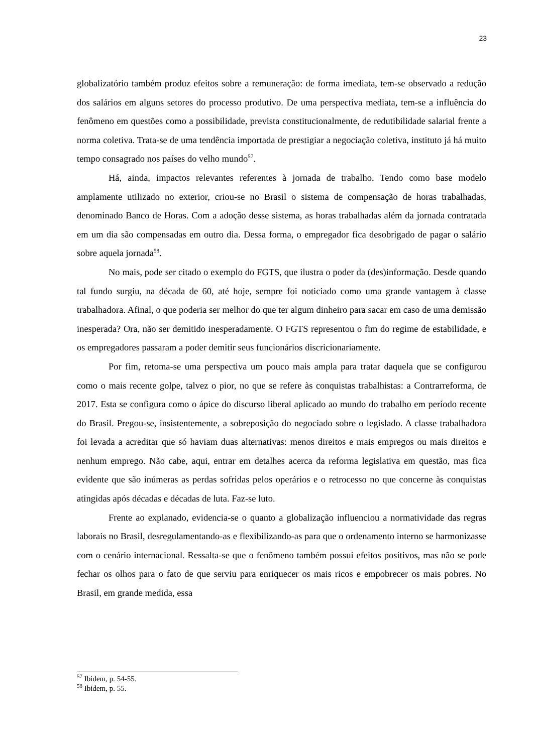23
globalizatório também produz efeitos sobre a remuneração: de forma imediata, tem-se observado a redução dos salários em alguns setores do processo produtivo. De uma perspectiva mediata, tem-se a influência do fenômeno em questões como a possibilidade, prevista constitucionalmente, de redutibilidade salarial frente a norma coletiva. Trata-se de uma tendência importada de prestigiar a negociação coletiva, instituto já há muito tempo consagrado nos países do velho mundo<sup>57</sup>.
Há, ainda, impactos relevantes referentes à jornada de trabalho. Tendo como base modelo amplamente utilizado no exterior, criou-se no Brasil o sistema de compensação de horas trabalhadas, denominado Banco de Horas. Com a adoção desse sistema, as horas trabalhadas além da jornada contratada em um dia são compensadas em outro dia. Dessa forma, o empregador fica desobrigado de pagar o salário sobre aquela jornada<sup>58</sup>.
No mais, pode ser citado o exemplo do FGTS, que ilustra o poder da (des)informação. Desde quando tal fundo surgiu, na década de 60, até hoje, sempre foi noticiado como uma grande vantagem à classe trabalhadora. Afinal, o que poderia ser melhor do que ter algum dinheiro para sacar em caso de uma demissão inesperada? Ora, não ser demitido inesperadamente. O FGTS representou o fim do regime de estabilidade, e os empregadores passaram a poder demitir seus funcionários discricionariamente.
Por fim, retoma-se uma perspectiva um pouco mais ampla para tratar daquela que se configurou como o mais recente golpe, talvez o pior, no que se refere às conquistas trabalhistas: a Contrarreforma, de 2017. Esta se configura como o ápice do discurso liberal aplicado ao mundo do trabalho em período recente do Brasil. Pregou-se, insistentemente, a sobreposição do negociado sobre o legislado. A classe trabalhadora foi levada a acreditar que só haviam duas alternativas: menos direitos e mais empregos ou mais direitos e nenhum emprego. Não cabe, aqui, entrar em detalhes acerca da reforma legislativa em questão, mas fica evidente que são inúmeras as perdas sofridas pelos operários e o retrocesso no que concerne às conquistas atingidas após décadas e décadas de luta. Faz-se luto.
Frente ao explanado, evidencia-se o quanto a globalização influenciou a normatividade das regras laborais no Brasil, desregulamentando-as e flexibilizando-as para que o ordenamento interno se harmonizasse com o cenário internacional. Ressalta-se que o fenômeno também possui efeitos positivos, mas não se pode fechar os olhos para o fato de que serviu para enriquecer os mais ricos e empobrecer os mais pobres. No Brasil, em grande medida, essa
<sup>57</sup> Ibidem, p. 54-55.
<sup>58</sup> Ibidem, p. 55.